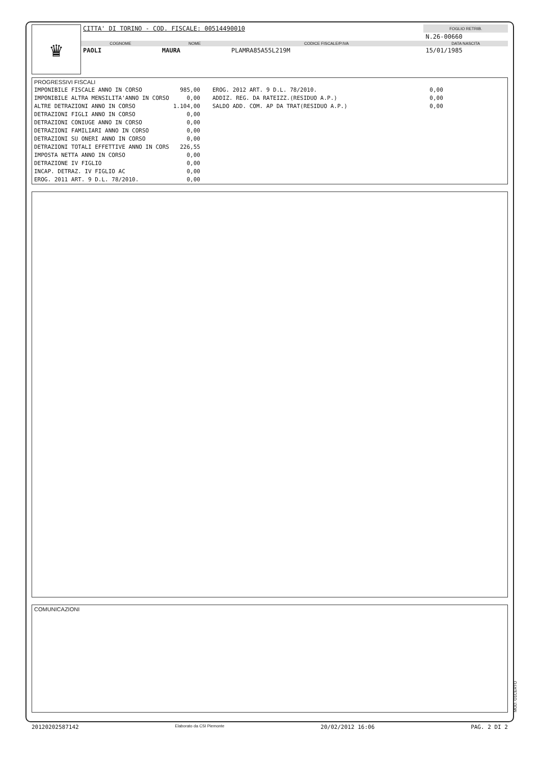♛
| CITTA' DI TORINO - COD. FISCALE: 00514490010 | | | FOGLIO RETRIB. |
| | | | N.26-00660 |
| COGNOME | NOME | CODICE FISCALE/P.IVA | DATA NASCITA |
| PAOLI | MAURA | PLAMRA85A55L219M | 15/01/1985 |
PROGRESSIVI FISCALI
| IMPONIBILE FISCALE ANNO IN CORSO | 985,00 | EROG. 2012 ART. 9 D.L. 78/2010. | 0,00 |
| IMPONIBILE ALTRA MENSILITA'ANNO IN CORSO | 0,00 | ADDIZ. REG. DA RATEIZZ.(RESIDUO A.P.) | 0,00 |
| ALTRE DETRAZIONI ANNO IN CORSO | 1.104,00 | SALDO ADD. COM. AP DA TRAT(RESIDUO A.P.) | 0,00 |
| DETRAZIONI FIGLI ANNO IN CORSO | 0,00 | | |
| DETRAZIONI CONIUGE ANNO IN CORSO | 0,00 | | |
| DETRAZIONI FAMILIARI ANNO IN CORSO | 0,00 | | |
| DETRAZIONI SU ONERI ANNO IN CORSO | 0,00 | | |
| DETRAZIONI TOTALI EFFETTIVE ANNO IN CORS | 226,55 | | |
| IMPOSTA NETTA ANNO IN CORSO | 0,00 | | |
| DETRAZIONE IV FIGLIO | 0,00 | | |
| INCAP. DETRAZ. IV FIGLIO AC | 0,00 | | |
| EROG. 2011 ART. 9 D.L. 78/2010. | 0,00 | | |
COMUNICAZIONI
MOD. O1CERTO
20120202587142 Elaborato da CSI Piemonte 20/02/2012 16:06 PAG. 2 DI 2